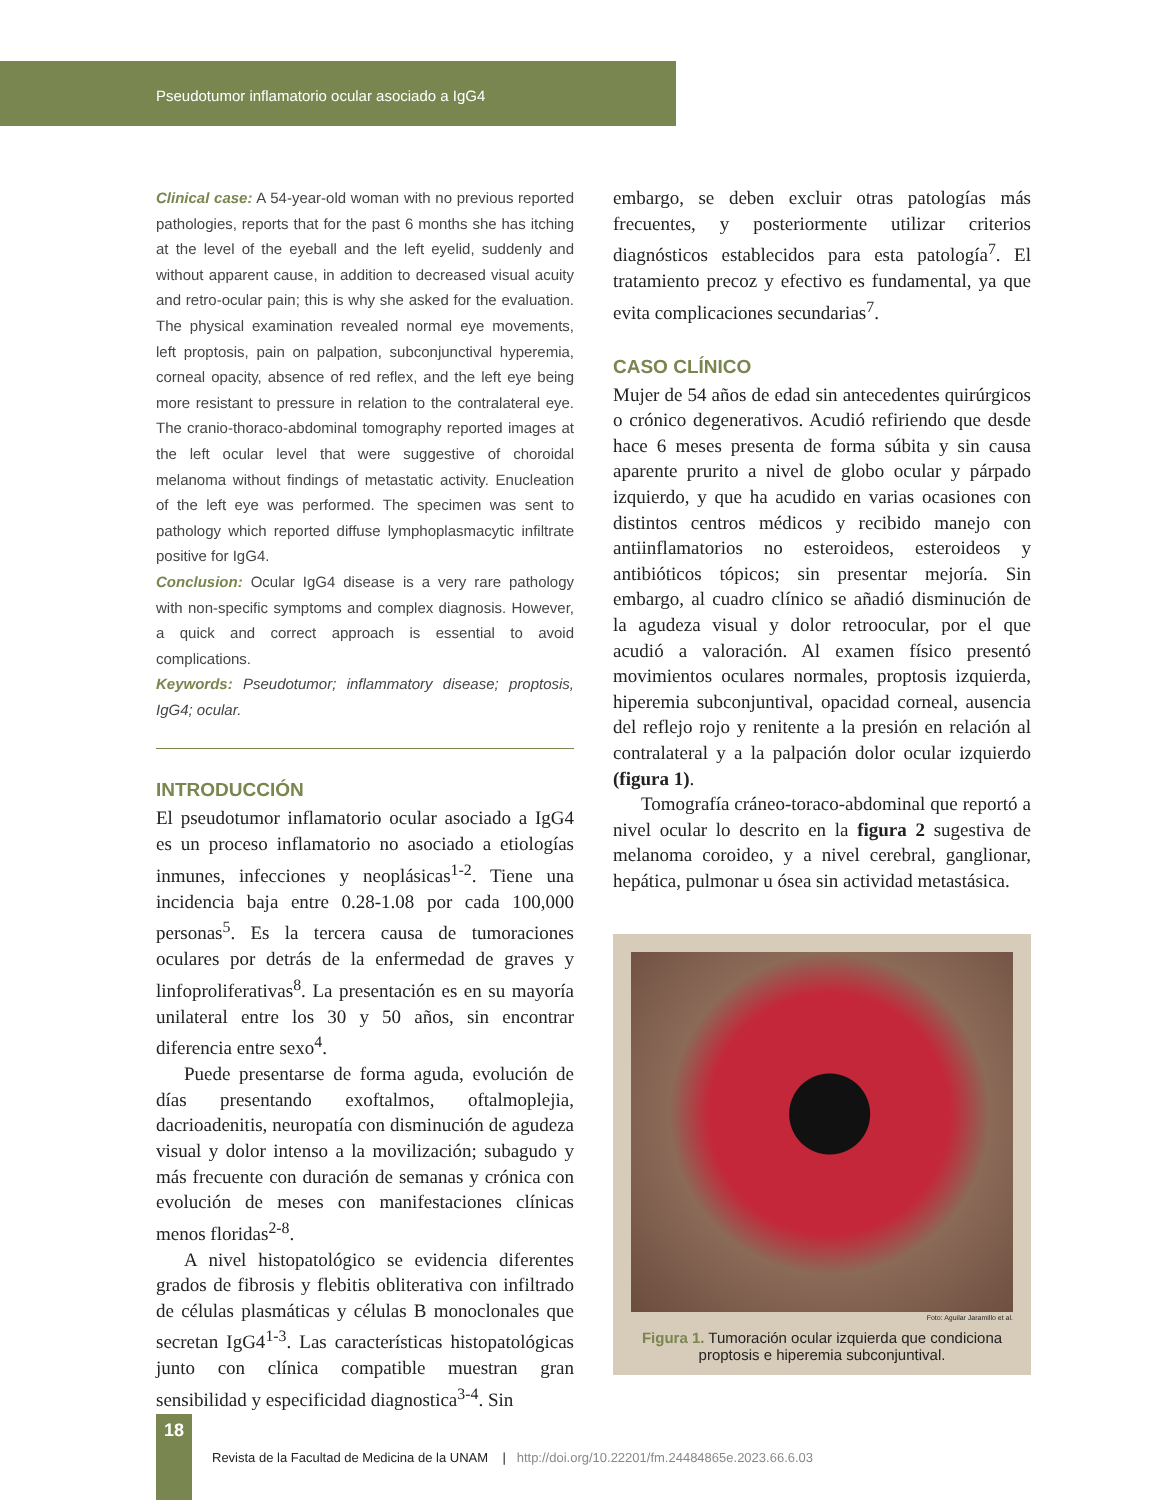Pseudotumor inflamatorio ocular asociado a IgG4
Clinical case: A 54-year-old woman with no previous reported pathologies, reports that for the past 6 months she has itching at the level of the eyeball and the left eyelid, suddenly and without apparent cause, in addition to decreased visual acuity and retro-ocular pain; this is why she asked for the evaluation. The physical examination revealed normal eye movements, left proptosis, pain on palpation, subconjunctival hyperemia, corneal opacity, absence of red reflex, and the left eye being more resistant to pressure in relation to the contralateral eye. The cranio-thoraco-abdominal tomography reported images at the left ocular level that were suggestive of choroidal melanoma without findings of metastatic activity. Enucleation of the left eye was performed. The specimen was sent to pathology which reported diffuse lymphoplasmacytic infiltrate positive for IgG4.
Conclusion: Ocular IgG4 disease is a very rare pathology with non-specific symptoms and complex diagnosis. However, a quick and correct approach is essential to avoid complications.
Keywords: Pseudotumor; inflammatory disease; proptosis, IgG4; ocular.
INTRODUCCIÓN
El pseudotumor inflamatorio ocular asociado a IgG4 es un proceso inflamatorio no asociado a etiologías inmunes, infecciones y neoplásicas<sup>1-2</sup>. Tiene una incidencia baja entre 0.28-1.08 por cada 100,000 personas<sup>5</sup>. Es la tercera causa de tumoraciones oculares por detrás de la enfermedad de graves y linfoproliferativas<sup>8</sup>. La presentación es en su mayoría unilateral entre los 30 y 50 años, sin encontrar diferencia entre sexo<sup>4</sup>.
Puede presentarse de forma aguda, evolución de días presentando exoftalmos, oftalmoplejia, dacrioadenitis, neuropatía con disminución de agudeza visual y dolor intenso a la movilización; subagudo y más frecuente con duración de semanas y crónica con evolución de meses con manifestaciones clínicas menos floridas<sup>2-8</sup>.
A nivel histopatológico se evidencia diferentes grados de fibrosis y flebitis obliterativa con infiltrado de células plasmáticas y células B monoclonales que secretan IgG4<sup>1-3</sup>. Las características histopatológicas junto con clínica compatible muestran gran sensibilidad y especificidad diagnostica<sup>3-4</sup>. Sin
embargo, se deben excluir otras patologías más frecuentes, y posteriormente utilizar criterios diagnósticos establecidos para esta patología<sup>7</sup>. El tratamiento precoz y efectivo es fundamental, ya que evita complicaciones secundarias<sup>7</sup>.
CASO CLÍNICO
Mujer de 54 años de edad sin antecedentes quirúrgicos o crónico degenerativos. Acudió refiriendo que desde hace 6 meses presenta de forma súbita y sin causa aparente prurito a nivel de globo ocular y párpado izquierdo, y que ha acudido en varias ocasiones con distintos centros médicos y recibido manejo con antiinflamatorios no esteroideos, esteroideos y antibióticos tópicos; sin presentar mejoría. Sin embargo, al cuadro clínico se añadió disminución de la agudeza visual y dolor retroocular, por el que acudió a valoración. Al examen físico presentó movimientos oculares normales, proptosis izquierda, hiperemia subconjuntival, opacidad corneal, ausencia del reflejo rojo y renitente a la presión en relación al contralateral y a la palpación dolor ocular izquierdo (figura 1).
Tomografía cráneo-toraco-abdominal que reportó a nivel ocular lo descrito en la figura 2 sugestiva de melanoma coroideo, y a nivel cerebral, ganglionar, hepática, pulmonar u ósea sin actividad metastásica.
Foto: Aguilar Jaramillo et al.
Figura 1. Tumoración ocular izquierda que condiciona proptosis e hiperemia subconjuntival.
18
Revista de la Facultad de Medicina de la UNAM | http://doi.org/10.22201/fm.24484865e.2023.66.6.03